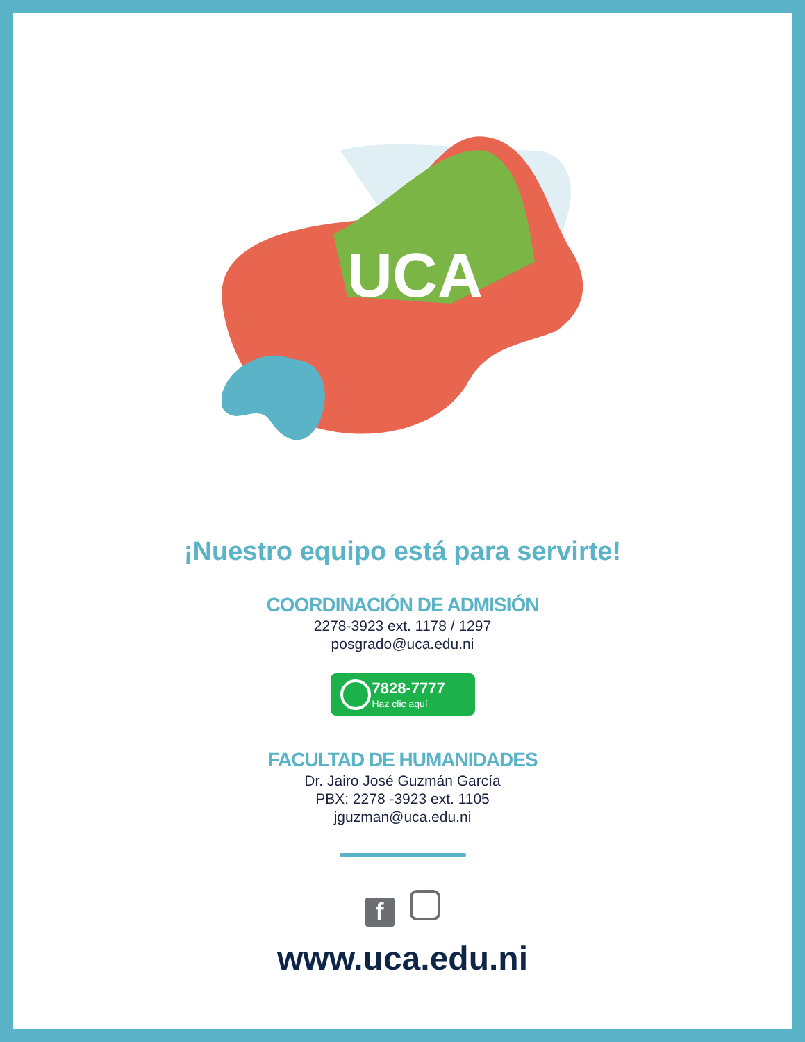UCA
¡Nuestro equipo está para servirte!
COORDINACIÓN DE ADMISIÓN
2278-3923 ext. 1178 / 1297
posgrado@uca.edu.ni
7828-7777
Haz clic aquí
FACULTAD DE HUMANIDADES
Dr. Jairo José Guzmán García
PBX: 2278 -3923 ext. 1105
jguzman@uca.edu.ni
f
www.uca.edu.ni